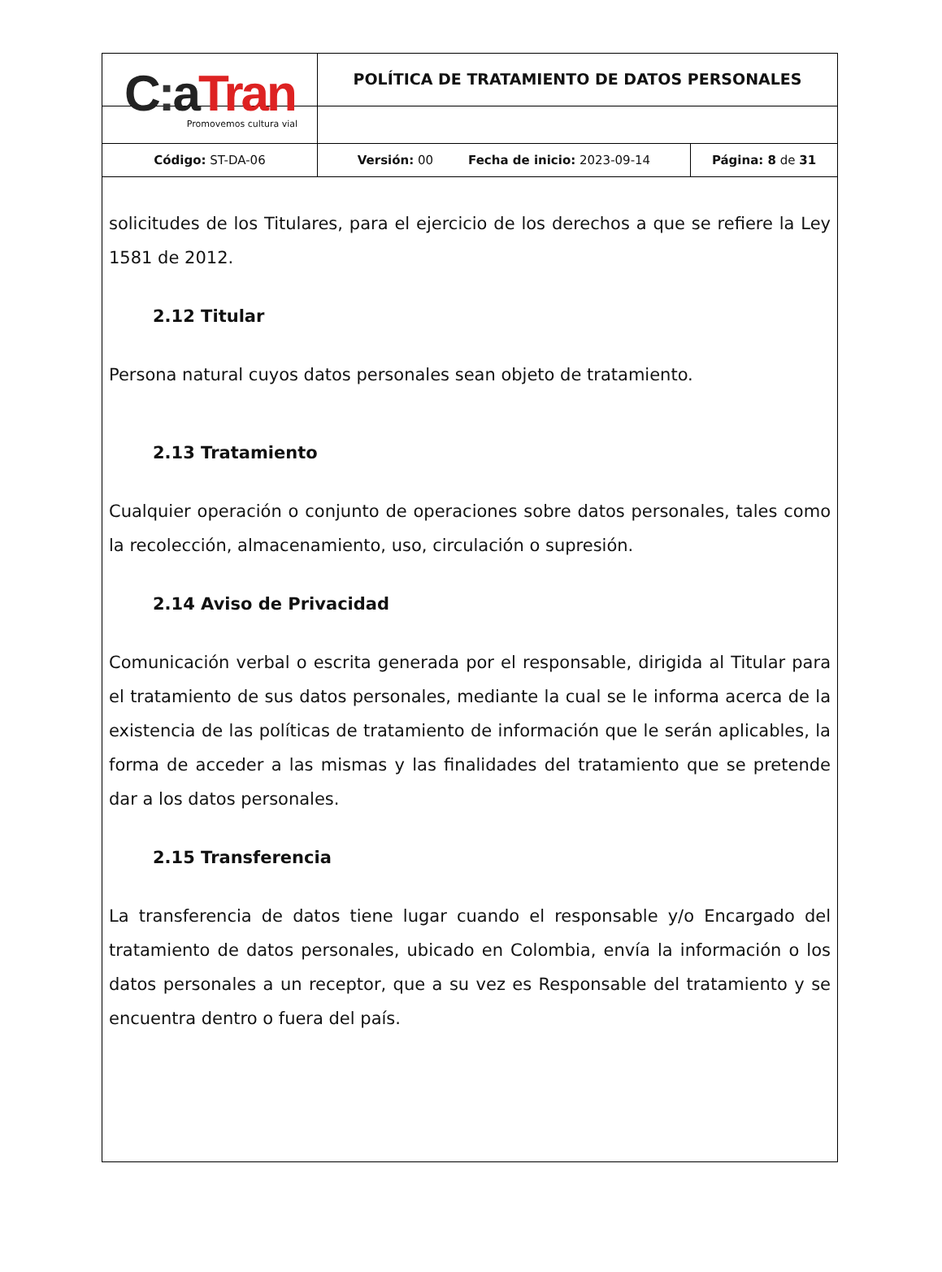| C : a Tran Promovemos cultura vial | POLÍTICA DE TRATAMIENTO DE DATOS PERSONALES | |
| Código: ST-DA-06 | Versión: 00 Fecha de inicio: 2023-09-14 | Página: 8 de 31 |
solicitudes de los Titulares, para el ejercicio de los derechos a que se refiere la Ley 1581 de 2012.
2.12 Titular
Persona natural cuyos datos personales sean objeto de tratamiento.
2.13 Tratamiento
Cualquier operación o conjunto de operaciones sobre datos personales, tales como la recolección, almacenamiento, uso, circulación o supresión.
2.14 Aviso de Privacidad
Comunicación verbal o escrita generada por el responsable, dirigida al Titular para el tratamiento de sus datos personales, mediante la cual se le informa acerca de la existencia de las políticas de tratamiento de información que le serán aplicables, la forma de acceder a las mismas y las finalidades del tratamiento que se pretende dar a los datos personales.
2.15 Transferencia
La transferencia de datos tiene lugar cuando el responsable y/o Encargado del tratamiento de datos personales, ubicado en Colombia, envía la información o los datos personales a un receptor, que a su vez es Responsable del tratamiento y se encuentra dentro o fuera del país.